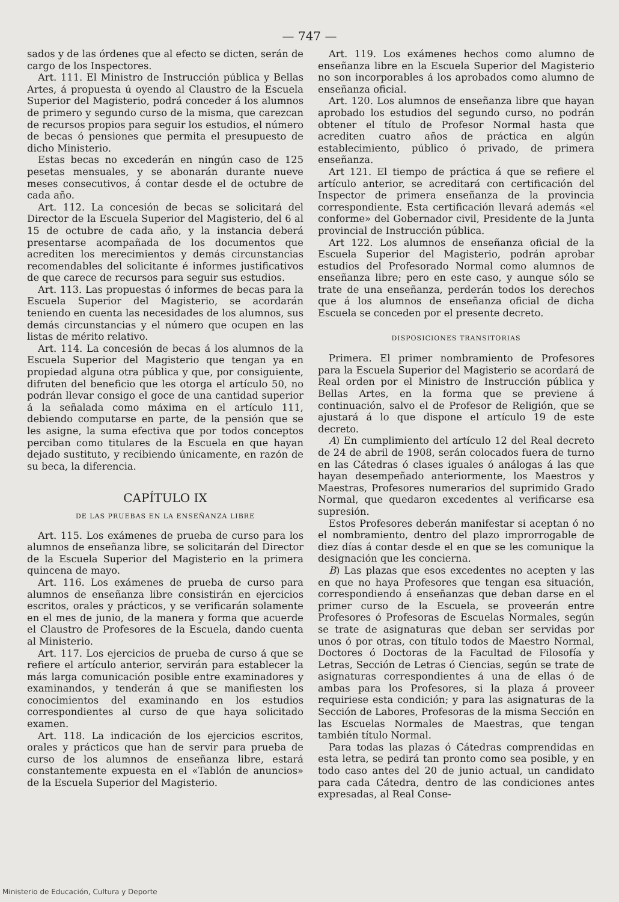— 747 —
sados y de las órdenes que al efecto se dicten, serán de cargo de los Inspectores.
Art. 111. El Ministro de Instrucción pública y Bellas Artes, á propuesta ú oyendo al Claustro de la Escuela Superior del Magisterio, podrá conceder á los alumnos de primero y segundo curso de la misma, que carezcan de recursos propios para seguir los estudios, el número de becas ó pensiones que permita el presupuesto de dicho Ministerio.
Estas becas no excederán en ningún caso de 125 pesetas mensuales, y se abonarán durante nueve meses consecutivos, á contar desde el de octubre de cada año.
Art. 112. La concesión de becas se solicitará del Director de la Escuela Superior del Magisterio, del 6 al 15 de octubre de cada año, y la instancia deberá presentarse acompañada de los documentos que acrediten los merecimientos y demás circunstancias recomendables del solicitante é informes justificativos de que carece de recursos para seguir sus estudios.
Art. 113. Las propuestas ó informes de becas para la Escuela Superior del Magisterio, se acordarán teniendo en cuenta las necesidades de los alumnos, sus demás circunstancias y el número que ocupen en las listas de mérito relativo.
Art. 114. La concesión de becas á los alumnos de la Escuela Superior del Magisterio que tengan ya en propiedad alguna otra pública y que, por consiguiente, difruten del beneficio que les otorga el artículo 50, no podrán llevar consigo el goce de una cantidad superior á la señalada como máxima en el artículo 111, debiendo computarse en parte, de la pensión que se les asigne, la suma efectiva que por todos conceptos perciban como titulares de la Escuela en que hayan dejado sustituto, y recibiendo únicamente, en razón de su beca, la diferencia.
CAPÍTULO IX
DE LAS PRUEBAS EN LA ENSEÑANZA LIBRE
Art. 115. Los exámenes de prueba de curso para los alumnos de enseñanza libre, se solicitarán del Director de la Escuela Superior del Magisterio en la primera quincena de mayo.
Art. 116. Los exámenes de prueba de curso para alumnos de enseñanza libre consistirán en ejercicios escritos, orales y prácticos, y se verificarán solamente en el mes de junio, de la manera y forma que acuerde el Claustro de Profesores de la Escuela, dando cuenta al Ministerio.
Art. 117. Los ejercicios de prueba de curso á que se refiere el artículo anterior, servirán para establecer la más larga comunicación posible entre examinadores y examinandos, y tenderán á que se manifiesten los conocimientos del examinando en los estudios correspondientes al curso de que haya solicitado examen.
Art. 118. La indicación de los ejercicios escritos, orales y prácticos que han de servir para prueba de curso de los alumnos de enseñanza libre, estará constantemente expuesta en el «Tablón de anuncios» de la Escuela Superior del Magisterio.
Art. 119. Los exámenes hechos como alumno de enseñanza libre en la Escuela Superior del Magisterio no son incorporables á los aprobados como alumno de enseñanza oficial.
Art. 120. Los alumnos de enseñanza libre que hayan aprobado los estudios del segundo curso, no podrán obtener el título de Profesor Normal hasta que acrediten cuatro años de práctica en algún establecimiento, público ó privado, de primera enseñanza.
Art 121. El tiempo de práctica á que se refiere el artículo anterior, se acreditará con certificación del Inspector de primera enseñanza de la provincia correspondiente. Esta certificación llevará además «el conforme» del Gobernador civil, Presidente de la Junta provincial de Instrucción pública.
Art 122. Los alumnos de enseñanza oficial de la Escuela Superior del Magisterio, podrán aprobar estudios del Profesorado Normal como alumnos de enseñanza libre; pero en este caso, y aunque sólo se trate de una enseñanza, perderán todos los derechos que á los alumnos de enseñanza oficial de dicha Escuela se conceden por el presente decreto.
DISPOSICIONES TRANSITORIAS
Primera. El primer nombramiento de Profesores para la Escuela Superior del Magisterio se acordará de Real orden por el Ministro de Instrucción pública y Bellas Artes, en la forma que se previene á continuación, salvo el de Profesor de Religión, que se ajustará á lo que dispone el artículo 19 de este decreto.
A) En cumplimiento del artículo 12 del Real decreto de 24 de abril de 1908, serán colocados fuera de turno en las Cátedras ó clases iguales ó análogas á las que hayan desempeñado anteriormente, los Maestros y Maestras, Profesores numerarios del suprimido Grado Normal, que quedaron excedentes al verificarse esa supresión.
Estos Profesores deberán manifestar si aceptan ó no el nombramiento, dentro del plazo improrrogable de diez días á contar desde el en que se les comunique la designación que les concierna.
B) Las plazas que esos excedentes no acepten y las en que no haya Profesores que tengan esa situación, correspondiendo á enseñanzas que deban darse en el primer curso de la Escuela, se proveerán entre Profesores ó Profesoras de Escuelas Normales, según se trate de asignaturas que deban ser servidas por unos ó por otras, con título todos de Maestro Normal, Doctores ó Doctoras de la Facultad de Filosofía y Letras, Sección de Letras ó Ciencias, según se trate de asignaturas correspondientes á una de ellas ó de ambas para los Profesores, si la plaza á proveer requiriese esta condición; y para las asignaturas de la Sección de Labores, Profesoras de la misma Sección en las Escuelas Normales de Maestras, que tengan también título Normal.
Para todas las plazas ó Cátedras comprendidas en esta letra, se pedirá tan pronto como sea posible, y en todo caso antes del 20 de junio actual, un candidato para cada Cátedra, dentro de las condiciones antes expresadas, al Real Conse-
Ministerio de Educación, Cultura y Deporte